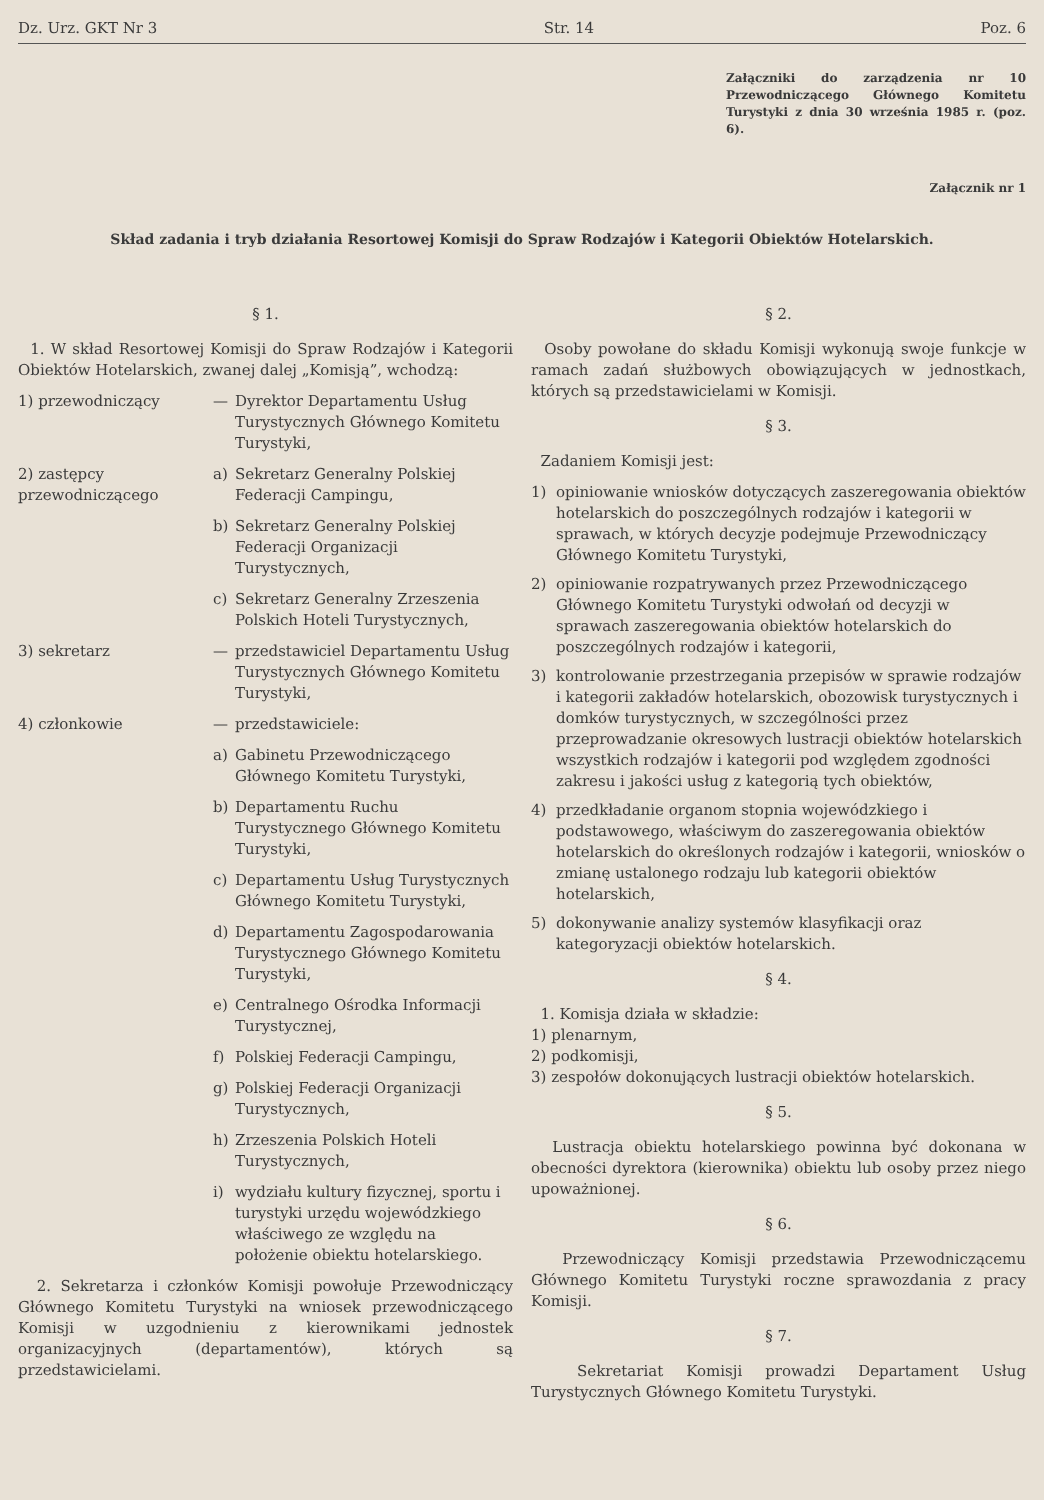Dz. Urz. GKT Nr 3 Str. 14 Poz. 6
Załączniki do zarządzenia nr 10 Przewodniczącego Głównego Komitetu Turystyki z dnia 30 września 1985 r. (poz. 6).
Załącznik nr 1
Skład zadania i tryb działania Resortowej Komisji do Spraw Rodzajów i Kategorii Obiektów Hotelarskich.
§ 1.
1. W skład Resortowej Komisji do Spraw Rodzajów i Kategorii Obiektów Hotelarskich, zwanej dalej „Komisją”, wchodzą:
1) przewodniczący — Dyrektor Departamentu Usług Turystycznych Głównego Komitetu Turystyki,
2) zastępcy przewodniczącego
a) Sekretarz Generalny Polskiej Federacji Campingu,
b) Sekretarz Generalny Polskiej Federacji Organizacji Turystycznych,
c) Sekretarz Generalny Zrzeszenia Polskich Hoteli Turystycznych,
3) sekretarz — przedstawiciel Departamentu Usług Turystycznych Głównego Komitetu Turystyki,
4) członkowie — przedstawiciele:
a) Gabinetu Przewodniczącego Głównego Komitetu Turystyki,
b) Departamentu Ruchu Turystycznego Głównego Komitetu Turystyki,
c) Departamentu Usług Turystycznych Głównego Komitetu Turystyki,
d) Departamentu Zagospodarowania Turystycznego Głównego Komitetu Turystyki,
e) Centralnego Ośrodka Informacji Turystycznej,
f) Polskiej Federacji Campingu,
g) Polskiej Federacji Organizacji Turystycznych,
h) Zrzeszenia Polskich Hoteli Turystycznych,
i) wydziału kultury fizycznej, sportu i turystyki urzędu wojewódzkiego właściwego ze względu na położenie obiektu hotelarskiego.
2. Sekretarza i członków Komisji powołuje Przewodniczący Głównego Komitetu Turystyki na wniosek przewodniczącego Komisji w uzgodnieniu z kierownikami jednostek organizacyjnych (departamentów), których są przedstawicielami.
§ 2.
Osoby powołane do składu Komisji wykonują swoje funkcje w ramach zadań służbowych obowiązujących w jednostkach, których są przedstawicielami w Komisji.
§ 3.
Zadaniem Komisji jest:
1) opiniowanie wniosków dotyczących zaszeregowania obiektów hotelarskich do poszczególnych rodzajów i kategorii w sprawach, w których decyzje podejmuje Przewodniczący Głównego Komitetu Turystyki,
2) opiniowanie rozpatrywanych przez Przewodniczącego Głównego Komitetu Turystyki odwołań od decyzji w sprawach zaszeregowania obiektów hotelarskich do poszczególnych rodzajów i kategorii,
3) kontrolowanie przestrzegania przepisów w sprawie rodzajów i kategorii zakładów hotelarskich, obozowisk turystycznych i domków turystycznych, w szczególności przez przeprowadzanie okresowych lustracji obiektów hotelarskich wszystkich rodzajów i kategorii pod względem zgodności zakresu i jakości usług z kategorią tych obiektów,
4) przedkładanie organom stopnia wojewódzkiego i podstawowego, właściwym do zaszeregowania obiektów hotelarskich do określonych rodzajów i kategorii, wniosków o zmianę ustalonego rodzaju lub kategorii obiektów hotelarskich,
5) dokonywanie analizy systemów klasyfikacji oraz kategoryzacji obiektów hotelarskich.
§ 4.
1. Komisja działa w składzie:
1) plenarnym,
2) podkomisji,
3) zespołów dokonujących lustracji obiektów hotelarskich.
§ 5.
Lustracja obiektu hotelarskiego powinna być dokonana w obecności dyrektora (kierownika) obiektu lub osoby przez niego upoważnionej.
§ 6.
Przewodniczący Komisji przedstawia Przewodniczącemu Głównego Komitetu Turystyki roczne sprawozdania z pracy Komisji.
§ 7.
Sekretariat Komisji prowadzi Departament Usług Turystycznych Głównego Komitetu Turystyki.